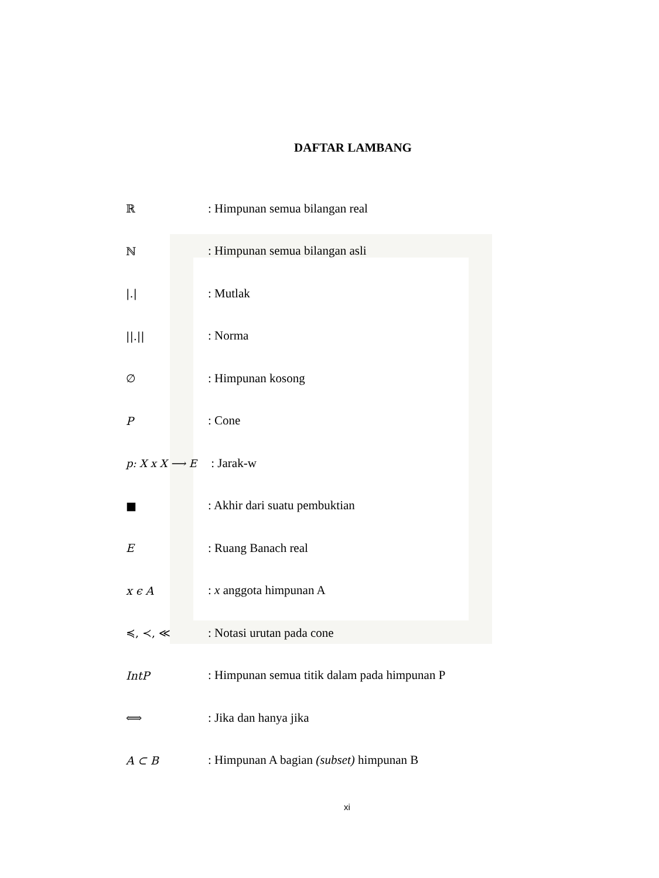DAFTAR LAMBANG
ℝ: Himpunan semua bilangan real
ℕ: Himpunan semua bilangan asli
|.|: Mutlak
||.||: Norma
∅: Himpunan kosong
P: Cone
p: X x X ⟶ E : Jarak-w
■: Akhir dari suatu pembuktian
E: Ruang Banach real
x ϵ A: x anggota himpunan A
≼, ≺, ≪: Notasi urutan pada cone
IntP: Himpunan semua titik dalam pada himpunan P
⟺: Jika dan hanya jika
A ⊂ B: Himpunan A bagian (subset) himpunan B
xi